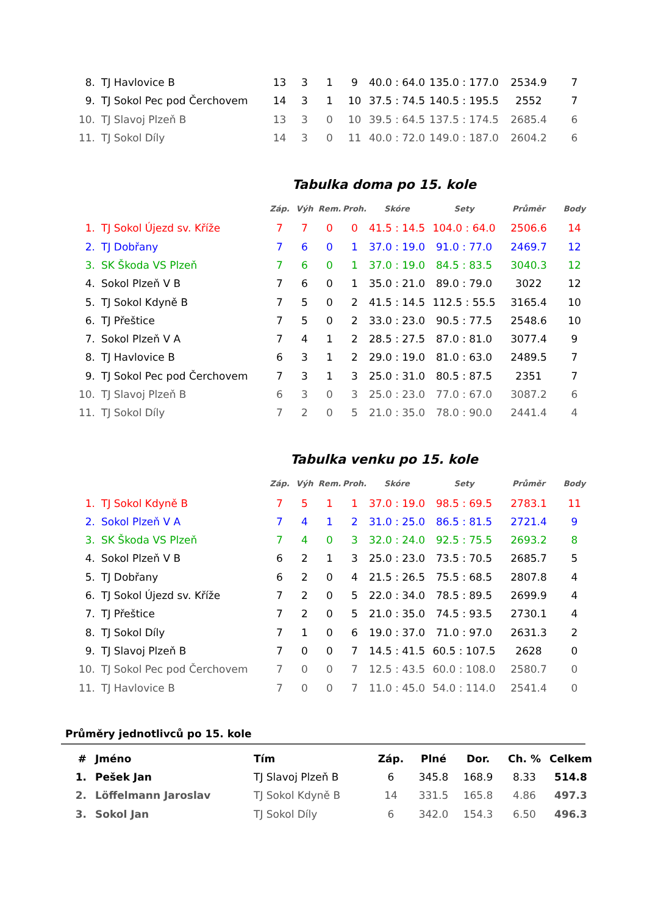| 8. | TJ Havlovice B | 13 | 3 | 1 | 9 | 40.0 : 64.0 | 135.0 : 177.0 | 2534.9 | 7 |
| 9. | TJ Sokol Pec pod Čerchovem | 14 | 3 | 1 | 10 | 37.5 : 74.5 | 140.5 : 195.5 | 2552 | 7 |
| 10. | TJ Slavoj Plzeň B | 13 | 3 | 0 | 10 | 39.5 : 64.5 | 137.5 : 174.5 | 2685.4 | 6 |
| 11. | TJ Sokol Díly | 14 | 3 | 0 | 11 | 40.0 : 72.0 | 149.0 : 187.0 | 2604.2 | 6 |
Tabulka doma po 15. kole
| | | Záp. | Výh | Rem. | Proh. | Skóre | Sety | Průměr | Body |
| --- | --- | --- | --- | --- | --- | --- | --- | --- | --- |
| 1. | TJ Sokol Újezd sv. Kříže | 7 | 7 | 0 | 0 | 41.5 : 14.5 | 104.0 : 64.0 | 2506.6 | 14 |
| 2. | TJ Dobřany | 7 | 6 | 0 | 1 | 37.0 : 19.0 | 91.0 : 77.0 | 2469.7 | 12 |
| 3. | SK Škoda VS Plzeň | 7 | 6 | 0 | 1 | 37.0 : 19.0 | 84.5 : 83.5 | 3040.3 | 12 |
| 4. | Sokol Plzeň V B | 7 | 6 | 0 | 1 | 35.0 : 21.0 | 89.0 : 79.0 | 3022 | 12 |
| 5. | TJ Sokol Kdyně B | 7 | 5 | 0 | 2 | 41.5 : 14.5 | 112.5 : 55.5 | 3165.4 | 10 |
| 6. | TJ Přeštice | 7 | 5 | 0 | 2 | 33.0 : 23.0 | 90.5 : 77.5 | 2548.6 | 10 |
| 7. | Sokol Plzeň V A | 7 | 4 | 1 | 2 | 28.5 : 27.5 | 87.0 : 81.0 | 3077.4 | 9 |
| 8. | TJ Havlovice B | 6 | 3 | 1 | 2 | 29.0 : 19.0 | 81.0 : 63.0 | 2489.5 | 7 |
| 9. | TJ Sokol Pec pod Čerchovem | 7 | 3 | 1 | 3 | 25.0 : 31.0 | 80.5 : 87.5 | 2351 | 7 |
| 10. | TJ Slavoj Plzeň B | 6 | 3 | 0 | 3 | 25.0 : 23.0 | 77.0 : 67.0 | 3087.2 | 6 |
| 11. | TJ Sokol Díly | 7 | 2 | 0 | 5 | 21.0 : 35.0 | 78.0 : 90.0 | 2441.4 | 4 |
Tabulka venku po 15. kole
| | | Záp. | Výh | Rem. | Proh. | Skóre | Sety | Průměr | Body |
| --- | --- | --- | --- | --- | --- | --- | --- | --- | --- |
| 1. | TJ Sokol Kdyně B | 7 | 5 | 1 | 1 | 37.0 : 19.0 | 98.5 : 69.5 | 2783.1 | 11 |
| 2. | Sokol Plzeň V A | 7 | 4 | 1 | 2 | 31.0 : 25.0 | 86.5 : 81.5 | 2721.4 | 9 |
| 3. | SK Škoda VS Plzeň | 7 | 4 | 0 | 3 | 32.0 : 24.0 | 92.5 : 75.5 | 2693.2 | 8 |
| 4. | Sokol Plzeň V B | 6 | 2 | 1 | 3 | 25.0 : 23.0 | 73.5 : 70.5 | 2685.7 | 5 |
| 5. | TJ Dobřany | 6 | 2 | 0 | 4 | 21.5 : 26.5 | 75.5 : 68.5 | 2807.8 | 4 |
| 6. | TJ Sokol Újezd sv. Kříže | 7 | 2 | 0 | 5 | 22.0 : 34.0 | 78.5 : 89.5 | 2699.9 | 4 |
| 7. | TJ Přeštice | 7 | 2 | 0 | 5 | 21.0 : 35.0 | 74.5 : 93.5 | 2730.1 | 4 |
| 8. | TJ Sokol Díly | 7 | 1 | 0 | 6 | 19.0 : 37.0 | 71.0 : 97.0 | 2631.3 | 2 |
| 9. | TJ Slavoj Plzeň B | 7 | 0 | 0 | 7 | 14.5 : 41.5 | 60.5 : 107.5 | 2628 | 0 |
| 10. | TJ Sokol Pec pod Čerchovem | 7 | 0 | 0 | 7 | 12.5 : 43.5 | 60.0 : 108.0 | 2580.7 | 0 |
| 11. | TJ Havlovice B | 7 | 0 | 0 | 7 | 11.0 : 45.0 | 54.0 : 114.0 | 2541.4 | 0 |
Průměry jednotlivců po 15. kole
| # | Jméno | Tím | Záp. | Plné | Dor. | Ch. % | Celkem |
| --- | --- | --- | --- | --- | --- | --- | --- |
| 1. | Pešek Jan | TJ Slavoj Plzeň B | 6 | 345.8 | 168.9 | 8.33 | 514.8 |
| 2. | Löffelmann Jaroslav | TJ Sokol Kdyně B | 14 | 331.5 | 165.8 | 4.86 | 497.3 |
| 3. | Sokol Jan | TJ Sokol Díly | 6 | 342.0 | 154.3 | 6.50 | 496.3 |